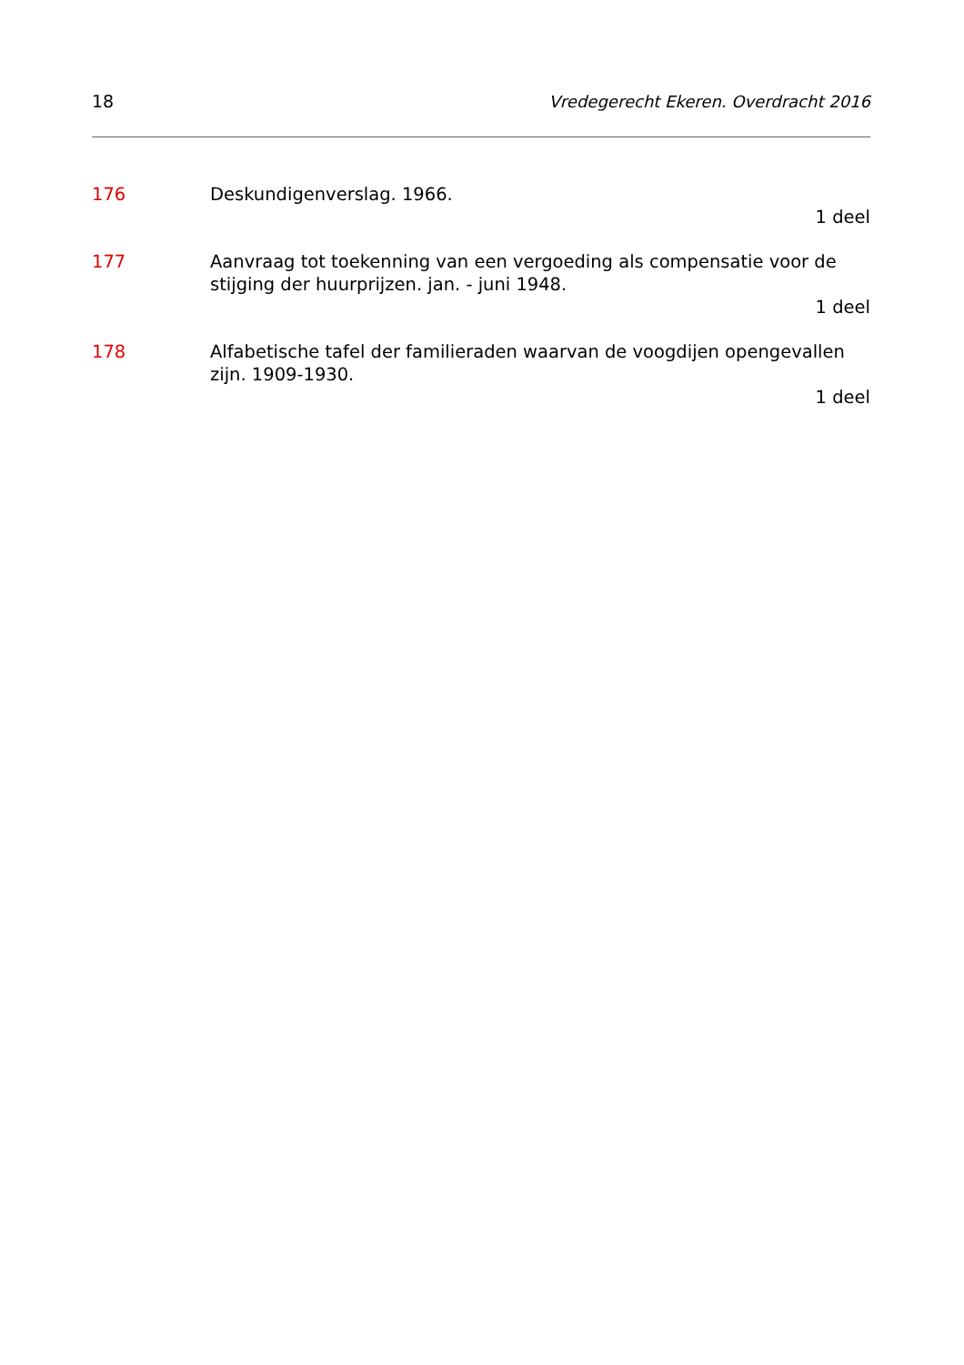18 Vredegerecht Ekeren. Overdracht 2016
176 Deskundigenverslag. 1966.
1 deel
177 Aanvraag tot toekenning van een vergoeding als compensatie voor de stijging der huurprijzen. jan. - juni 1948.
1 deel
178 Alfabetische tafel der familieraden waarvan de voogdijen opengevallen zijn. 1909-1930.
1 deel